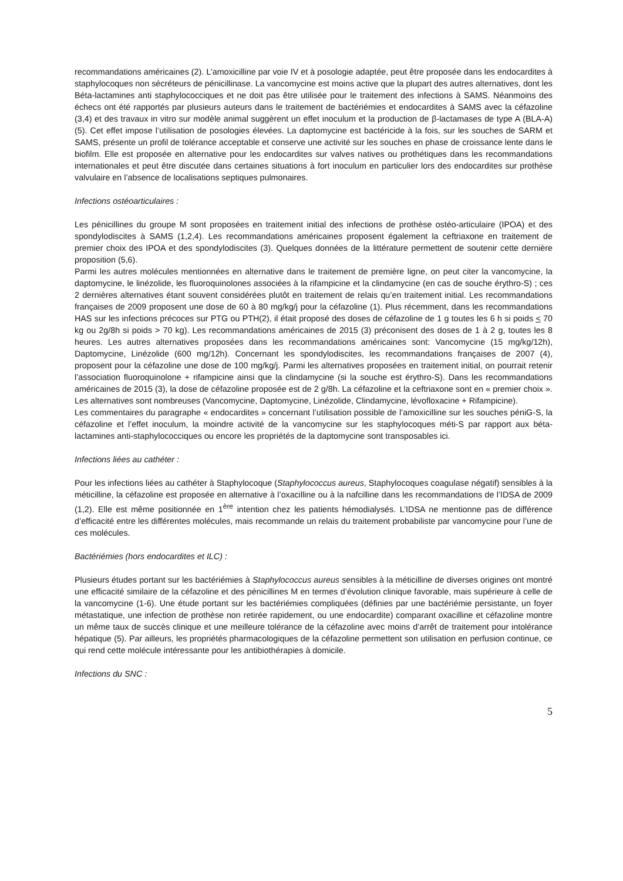recommandations américaines (2). L’amoxicilline par voie IV et à posologie adaptée, peut être proposée dans les endocardites à staphylocoques non sécréteurs de pénicillinase. La vancomycine est moins active que la plupart des autres alternatives, dont les Béta-lactamines anti staphylococciques et ne doit pas être utilisée pour le traitement des infections à SAMS. Néanmoins des échecs ont été rapportés par plusieurs auteurs dans le traitement de bactériémies et endocardites à SAMS avec la céfazoline (3,4) et des travaux in vitro sur modèle animal suggèrent un effet inoculum et la production de β-lactamases de type A (BLA-A) (5). Cet effet impose l’utilisation de posologies élevées. La daptomycine est bactéricide à la fois, sur les souches de SARM et SAMS, présente un profil de tolérance acceptable et conserve une activité sur les souches en phase de croissance lente dans le biofilm. Elle est proposée en alternative pour les endocardites sur valves natives ou prothétiques dans les recommandations internationales et peut être discutée dans certaines situations à fort inoculum en particulier lors des endocardites sur prothèse valvulaire en l’absence de localisations septiques pulmonaires.
Infections ostéoarticulaires :
Les pénicillines du groupe M sont proposées en traitement initial des infections de prothèse ostéo-articulaire (IPOA) et des spondylodiscites à SAMS (1,2,4). Les recommandations américaines proposent également la ceftriaxone en traitement de premier choix des IPOA et des spondylodiscites (3). Quelques données de la littérature permettent de soutenir cette dernière proposition (5,6).
Parmi les autres molécules mentionnées en alternative dans le traitement de première ligne, on peut citer la vancomycine, la daptomycine, le linézolide, les fluoroquinolones associées à la rifampicine et la clindamycine (en cas de souche érythro-S) ; ces 2 dernières alternatives étant souvent considérées plutôt en traitement de relais qu’en traitement initial. Les recommandations françaises de 2009 proposent une dose de 60 à 80 mg/kg/j pour la céfazoline (1). Plus récemment, dans les recommandations HAS sur les infections précoces sur PTG ou PTH(2), il était proposé des doses de céfazoline de 1 g toutes les 6 h si poids < 70 kg ou 2g/8h si poids > 70 kg). Les recommandations américaines de 2015 (3) préconisent des doses de 1 à 2 g, toutes les 8 heures. Les autres alternatives proposées dans les recommandations américaines sont: Vancomycine (15 mg/kg/12h), Daptomycine, Linézolide (600 mg/12h). Concernant les spondylodiscites, les recommandations françaises de 2007 (4), proposent pour la céfazoline une dose de 100 mg/kg/j. Parmi les alternatives proposées en traitement initial, on pourrait retenir l’association fluoroquinolone + rifampicine ainsi que la clindamycine (si la souche est érythro-S). Dans les recommandations américaines de 2015 (3), la dose de céfazoline proposée est de 2 g/8h. La céfazoline et la ceftriaxone sont en « premier choix ». Les alternatives sont nombreuses (Vancomycine, Daptomycine, Linézolide, Clindamycine, lévofloxacine + Rifampicine).
Les commentaires du paragraphe « endocardites » concernant l’utilisation possible de l’amoxicilline sur les souches péniG-S, la céfazoline et l’effet inoculum, la moindre activité de la vancomycine sur les staphylocoques méti-S par rapport aux béta-lactamines anti-staphylococciques ou encore les propriétés de la daptomycine sont transposables ici.
Infections liées au cathéter :
Pour les infections liées au cathéter à Staphylocoque (Staphylococcus aureus, Staphylocoques coagulase négatif) sensibles à la méticilline, la céfazoline est proposée en alternative à l’oxacilline ou à la nafcilline dans les recommandations de l’IDSA de 2009 (1,2). Elle est même positionnée en 1<sup>ère</sup> intention chez les patients hémodialysés. L’IDSA ne mentionne pas de différence d’efficacité entre les différentes molécules, mais recommande un relais du traitement probabiliste par vancomycine pour l’une de ces molécules.
Bactériémies (hors endocardites et ILC) :
Plusieurs études portant sur les bactériémies à Staphylococcus aureus sensibles à la méticilline de diverses origines ont montré une efficacité similaire de la céfazoline et des pénicillines M en termes d’évolution clinique favorable, mais supérieure à celle de la vancomycine (1-6). Une étude portant sur les bactériémies compliquées (définies par une bactériémie persistante, un foyer métastatique, une infection de prothèse non retirée rapidement, ou une endocardite) comparant oxacilline et céfazoline montre un même taux de succès clinique et une meilleure tolérance de la céfazoline avec moins d’arrêt de traitement pour intolérance hépatique (5). Par ailleurs, les propriétés pharmacologiques de la céfazoline permettent son utilisation en perfusion continue, ce qui rend cette molécule intéressante pour les antibiothérapies à domicile.
Infections du SNC :
5